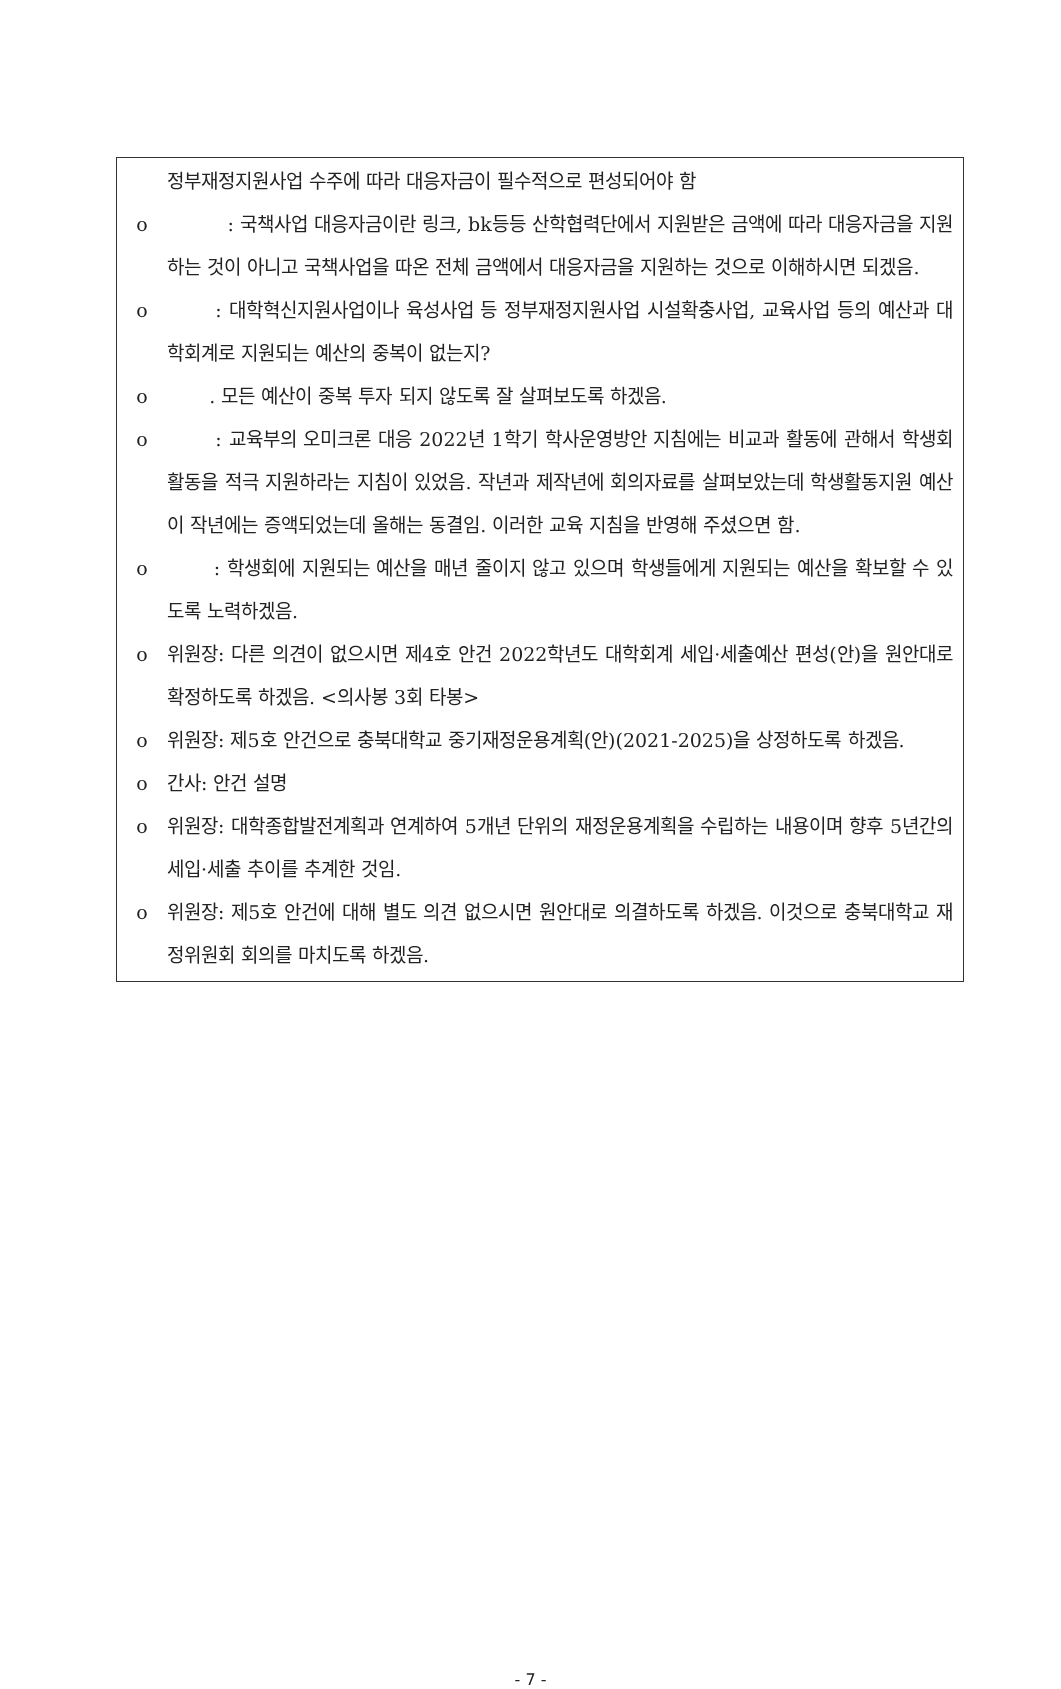정부재정지원사업 수주에 따라 대응자금이 필수적으로 편성되어야 함
o : 국책사업 대응자금이란 링크, bk등등 산학협력단에서 지원받은 금액에 따라 대응자금을 지원하는 것이 아니고 국책사업을 따온 전체 금액에서 대응자금을 지원하는 것으로 이해하시면 되겠음.
o : 대학혁신지원사업이나 육성사업 등 정부재정지원사업 시설확충사업, 교육사업 등의 예산과 대학회계로 지원되는 예산의 중복이 없는지?
o . 모든 예산이 중복 투자 되지 않도록 잘 살펴보도록 하겠음.
o : 교육부의 오미크론 대응 2022년 1학기 학사운영방안 지침에는 비교과 활동에 관해서 학생회 활동을 적극 지원하라는 지침이 있었음. 작년과 제작년에 회의자료를 살펴보았는데 학생활동지원 예산이 작년에는 증액되었는데 올해는 동결임. 이러한 교육 지침을 반영해 주셨으면 함.
o : 학생회에 지원되는 예산을 매년 줄이지 않고 있으며 학생들에게 지원되는 예산을 확보할 수 있도록 노력하겠음.
o 위원장: 다른 의견이 없으시면 제4호 안건 2022학년도 대학회계 세입·세출예산 편성(안)을 원안대로 확정하도록 하겠음. <의사봉 3회 타봉>
o 위원장: 제5호 안건으로 충북대학교 중기재정운용계획(안)(2021-2025)을 상정하도록 하겠음.
o 간사: 안건 설명
o 위원장: 대학종합발전계획과 연계하여 5개년 단위의 재정운용계획을 수립하는 내용이며 향후 5년간의 세입·세출 추이를 추계한 것임.
o 위원장: 제5호 안건에 대해 별도 의견 없으시면 원안대로 의결하도록 하겠음. 이것으로 충북대학교 재정위원회 회의를 마치도록 하겠음.
- 7 -